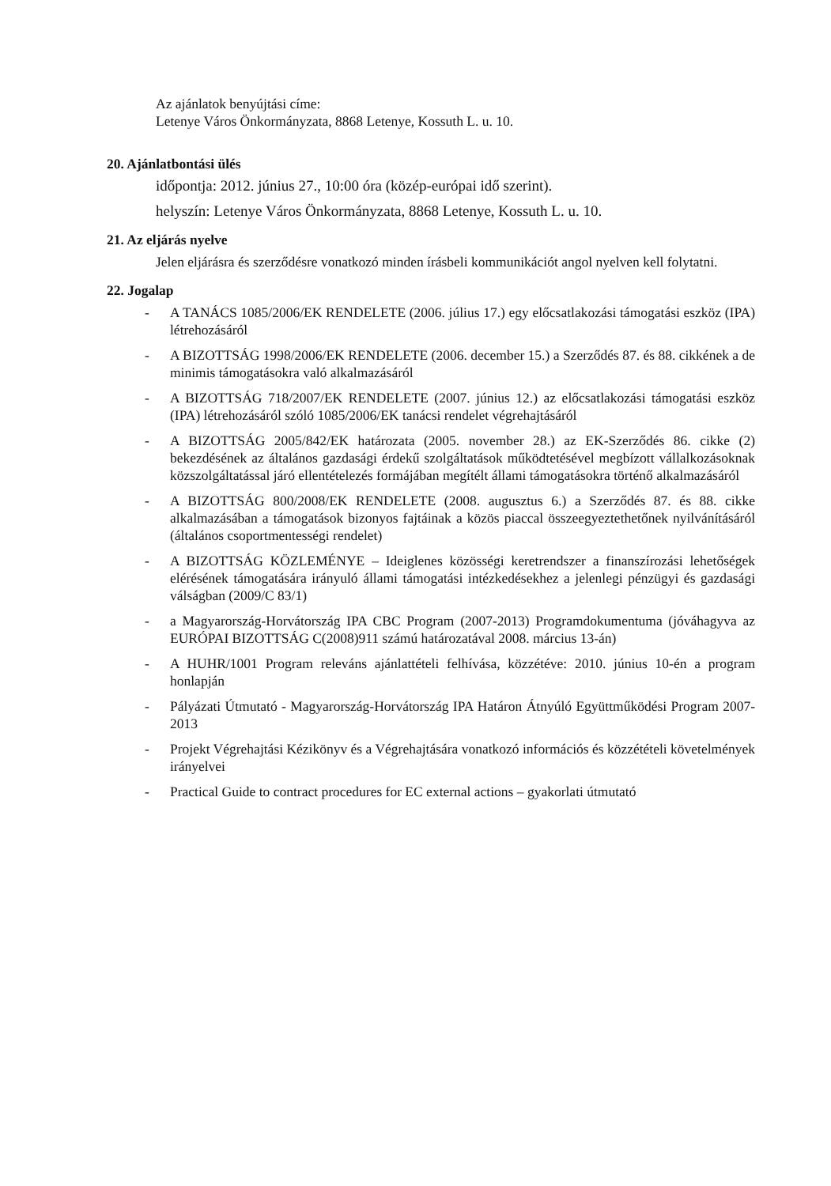Az ajánlatok benyújtási címe:
Letenye Város Önkormányzata, 8868 Letenye, Kossuth L. u. 10.
20. Ajánlatbontási ülés
időpontja: 2012. június 27., 10:00 óra (közép-európai idő szerint).
helyszín: Letenye Város Önkormányzata, 8868 Letenye, Kossuth L. u. 10.
21. Az eljárás nyelve
Jelen eljárásra és szerződésre vonatkozó minden írásbeli kommunikációt angol nyelven kell folytatni.
22. Jogalap
- A TANÁCS 1085/2006/EK RENDELETE (2006. július 17.) egy előcsatlakozási támogatási eszköz (IPA) létrehozásáról
- A BIZOTTSÁG 1998/2006/EK RENDELETE (2006. december 15.) a Szerződés 87. és 88. cikkének a de minimis támogatásokra való alkalmazásáról
- A BIZOTTSÁG 718/2007/EK RENDELETE (2007. június 12.) az előcsatlakozási támogatási eszköz (IPA) létrehozásáról szóló 1085/2006/EK tanácsi rendelet végrehajtásáról
- A BIZOTTSÁG 2005/842/EK határozata (2005. november 28.) az EK-Szerződés 86. cikke (2) bekezdésének az általános gazdasági érdekű szolgáltatások működtetésével megbízott vállalkozásoknak közszolgáltatással járó ellentételezés formájában megítélt állami támogatásokra történő alkalmazásáról
- A BIZOTTSÁG 800/2008/EK RENDELETE (2008. augusztus 6.) a Szerződés 87. és 88. cikke alkalmazásában a támogatások bizonyos fajtáinak a közös piaccal összeegyeztethetőnek nyilvánításáról (általános csoportmentességi rendelet)
- A BIZOTTSÁG KÖZLEMÉNYE – Ideiglenes közösségi keretrendszer a finanszírozási lehetőségek elérésének támogatására irányuló állami támogatási intézkedésekhez a jelenlegi pénzügyi és gazdasági válságban (2009/C 83/1)
- a Magyarország-Horvátország IPA CBC Program (2007-2013) Programdokumentuma (jóváhagyva az EURÓPAI BIZOTTSÁG C(2008)911 számú határozatával 2008. március 13-án)
- A HUHR/1001 Program releváns ajánlattételi felhívása, közzétéve: 2010. június 10-én a program honlapján
- Pályázati Útmutató - Magyarország-Horvátország IPA Határon Átnyúló Együttműködési Program 2007-2013
- Projekt Végrehajtási Kézikönyv és a Végrehajtására vonatkozó információs és közzétételi követelmények irányelvei
- Practical Guide to contract procedures for EC external actions – gyakorlati útmutató